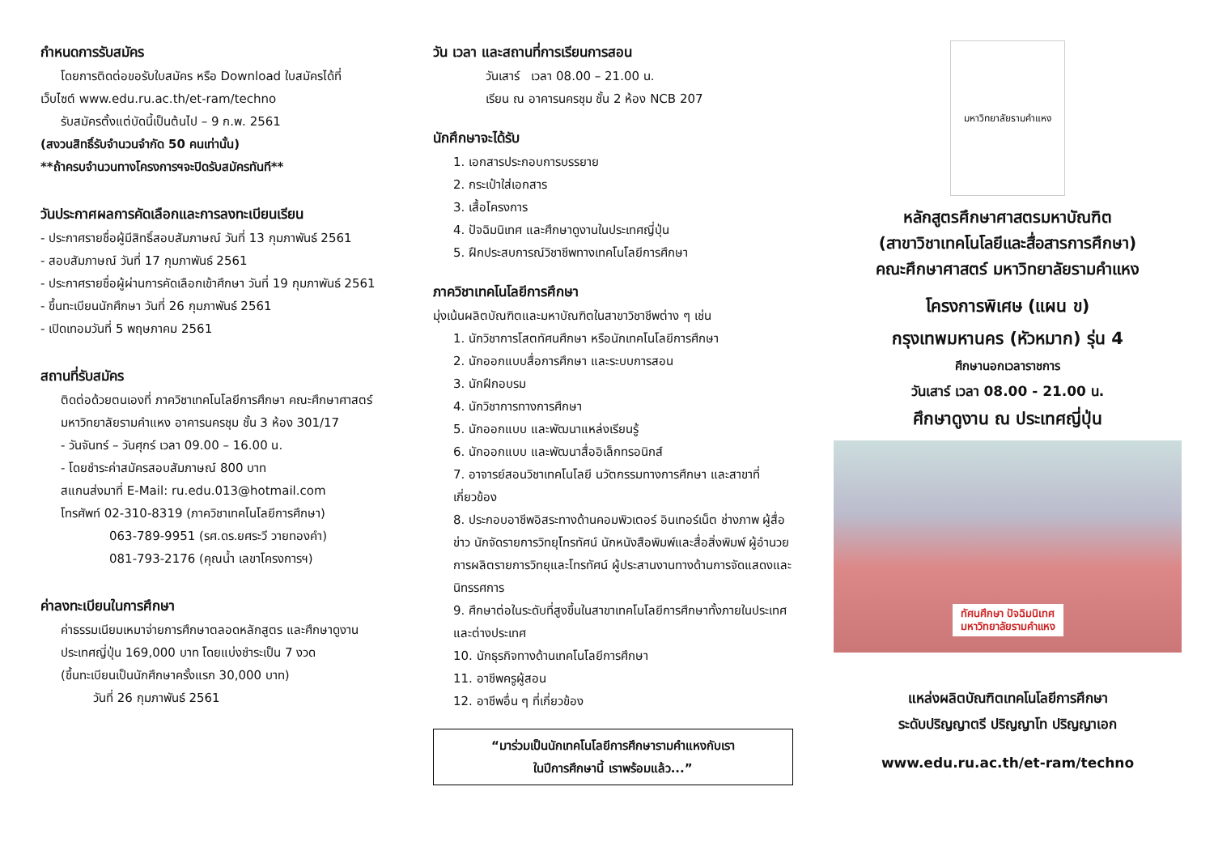กำหนดการรับสมัคร
โดยการติดต่อขอรับใบสมัคร หรือ Download ใบสมัครได้ที่
เว็บไซต์ www.edu.ru.ac.th/et-ram/techno
รับสมัครตั้งแต่บัดนี้เป็นต้นไป – 9 ก.พ. 2561
(สงวนสิทธิ์รับจำนวนจำกัด 50 คนเท่านั้น)
**ถ้าครบจำนวนทางโครงการฯจะปิดรับสมัครทันที**
วันประกาศผลการคัดเลือกและการลงทะเบียนเรียน
- ประกาศรายชื่อผู้มีสิทธิ์สอบสัมภาษณ์ วันที่ 13 กุมภาพันธ์ 2561
- สอบสัมภาษณ์ วันที่ 17 กุมภาพันธ์ 2561
- ประกาศรายชื่อผู้ผ่านการคัดเลือกเข้าศึกษา วันที่ 19 กุมภาพันธ์ 2561
- ขึ้นทะเบียนนักศึกษา วันที่ 26 กุมภาพันธ์ 2561
- เปิดเทอมวันที่ 5 พฤษภาคม 2561
สถานที่รับสมัคร
ติดต่อด้วยตนเองที่ ภาควิชาเทคโนโลยีการศึกษา คณะศึกษาศาสตร์ มหาวิทยาลัยรามคำแหง อาคารนครชุม ชั้น 3 ห้อง 301/17
- วันจันทร์ – วันศุกร์ เวลา 09.00 – 16.00 น.
- โดยชำระค่าสมัครสอบสัมภาษณ์ 800 บาท
สแกนส่งมาที่ E-Mail: ru.edu.013@hotmail.com
โทรศัพท์ 02-310-8319 (ภาควิชาเทคโนโลยีการศึกษา)
063-789-9951 (รศ.ดร.ยศระวี วายทองคำ)
081-793-2176 (คุณน้ำ เลขาโครงการฯ)
ค่าลงทะเบียนในการศึกษา
ค่าธรรมเนียมเหมาจ่ายการศึกษาตลอดหลักสูตร และศึกษาดูงานประเทศญี่ปุ่น 169,000 บาท โดยแบ่งชำระเป็น 7 งวด
(ขึ้นทะเบียนเป็นนักศึกษาครั้งแรก 30,000 บาท)
วันที่ 26 กุมภาพันธ์ 2561
วัน เวลา และสถานที่การเรียนการสอน
วันเสาร์ เวลา 08.00 – 21.00 น.
เรียน ณ อาคารนครชุม ชั้น 2 ห้อง NCB 207
นักศึกษาจะได้รับ
1. เอกสารประกอบการบรรยาย
2. กระเป๋าใส่เอกสาร
3. เสื้อโครงการ
4. ปัจฉิมนิเทศ และศึกษาดูงานในประเทศญี่ปุ่น
5. ฝึกประสบการณ์วิชาชีพทางเทคโนโลยีการศึกษา
ภาควิชาเทคโนโลยีการศึกษา
มุ่งเน้นผลิตบัณฑิตและมหาบัณฑิตในสาขาวิชาชีพต่าง ๆ เช่น
1. นักวิชาการโสตทัศนศึกษา หรือนักเทคโนโลยีการศึกษา
2. นักออกแบบสื่อการศึกษา และระบบการสอน
3. นักฝึกอบรม
4. นักวิชาการทางการศึกษา
5. นักออกแบบ และพัฒนาแหล่งเรียนรู้
6. นักออกแบบ และพัฒนาสื่ออิเล็กทรอนิกส์
7. อาจารย์สอนวิชาเทคโนโลยี นวัตกรรมทางการศึกษา และสาขาที่เกี่ยวข้อง
8. ประกอบอาชีพอิสระทางด้านคอมพิวเตอร์ อินเทอร์เน็ต ช่างภาพ ผู้สื่อข่าว นักจัดรายการวิทยุโทรทัศน์ นักหนังสือพิมพ์และสื่อสิ่งพิมพ์ ผู้อำนวยการผลิตรายการวิทยุและโทรทัศน์ ผู้ประสานงานทางด้านการจัดแสดงและนิทรรศการ
9. ศึกษาต่อในระดับที่สูงขึ้นในสาขาเทคโนโลยีการศึกษาทั้งภายในประเทศ และต่างประเทศ
10. นักธุรกิจทางด้านเทคโนโลยีการศึกษา
11. อาชีพครูผู้สอน
12. อาชีพอื่น ๆ ที่เกี่ยวข้อง
“มาร่วมเป็นนักเทคโนโลยีการศึกษารามคำแหงกับเรา
ในปีการศึกษานี้ เราพร้อมแล้ว...”
มหาวิทยาลัยรามคำแหง
หลักสูตรศึกษาศาสตรมหาบัณฑิต
(สาขาวิชาเทคโนโลยีและสื่อสารการศึกษา)
คณะศึกษาศาสตร์ มหาวิทยาลัยรามคำแหง
โครงการพิเศษ (แผน ข)
กรุงเทพมหานคร (หัวหมาก) รุ่น 4
ศึกษานอกเวลาราชการ
วันเสาร์ เวลา 08.00 - 21.00 น.
ศึกษาดูงาน ณ ประเทศญี่ปุ่น
ทัศนศึกษา ปัจฉิมนิเทศ
มหาวิทยาลัยรามคำแหง
แหล่งผลิตบัณฑิตเทคโนโลยีการศึกษา
ระดับปริญญาตรี ปริญญาโท ปริญญาเอก
www.edu.ru.ac.th/et-ram/techno